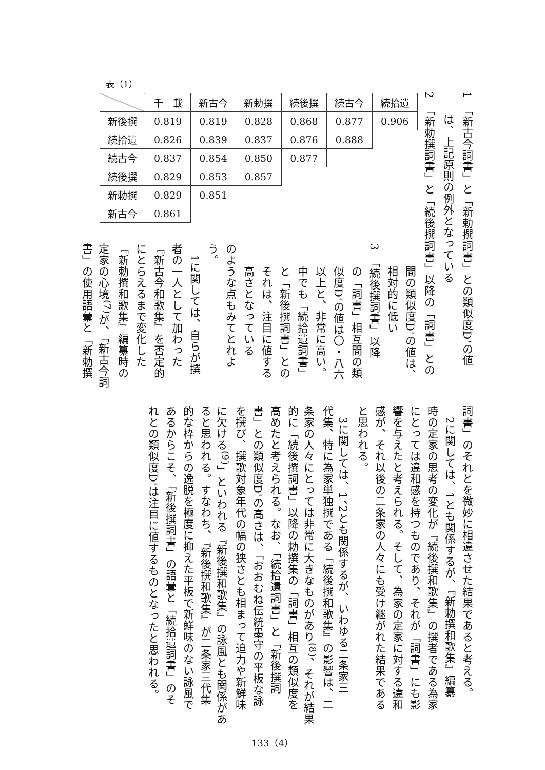1　「新古今詞書」と「新勅撰詞書」との類似度D'の値
　　は、上記原則の例外となっている
2　「新勅撰詞書」と「続後撰詞書」以降の「詞書」との
表（1）
| | 千 載 | 新古今 | 新勅撰 | 続後撰 | 続古今 | 続拾遺 |
| --- | --- | --- | --- | --- | --- | --- |
| 新後撰 | 0.819 | 0.819 | 0.828 | 0.868 | 0.877 | 0.906 |
| 続拾遺 | 0.826 | 0.839 | 0.837 | 0.876 | 0.888 | |
| 続古今 | 0.837 | 0.854 | 0.850 | 0.877 | | |
| 続後撰 | 0.829 | 0.853 | 0.857 | | | |
| 新勅撰 | 0.829 | 0.851 | | | | |
| 新古今 | 0.861 | | | | | |
　　間の類似度D'の値は、
　　相対的に低い
3　「続後撰詞書」以降
　　の「詞書」相互間の類
　　似度D'の値は〇・八六
　　以上と、非常に高い。
　　中でも「続拾遺詞書」
　　と「新後撰詞書」との
　　それは、注目に値する
　　高さとなっている
のような点もみてとれよ
う。
　1に関しては、自らが撰
者の一人として加わった
『新古今和歌集』を否定的
にとらえるまで変化した
『新勅撰和歌集』編纂時の
定家の心境<sup>(7)</sup>が、「新古今詞
書」の使用語彙と「新勅撰
詞書」のそれとを微妙に相違させた結果であると考える。
　2に関しては、1とも関係するが、『新勅撰和歌集』編纂
時の定家の思考の変化が『続後撰和歌集』の撰者である為家
にとっては違和感を持つものであり、それが「詞書」にも影
響を与えたと考えられる。そして、為家の定家に対する違和
感が、それ以後の二条家の人々にも受け継がれた結果である
と思われる。
　3に関しては、1、2とも関係するが、いわゆる二条家三
代集、特に為家単独撰である『続後撰和歌集』の影響は、二
条家の人々にとっては非常に大きなものがあり<sup>(8)</sup>、それが結果
的に「続後撰詞書」以降の勅撰集の「詞書」相互の類似度を
高めたと考えられる。なお、「続拾遺詞書」と「新後撰詞
書」との類似度D'の高さは、「おおむね伝統墨守の平板な詠
を撰び、撰歌対象年代の幅の狭さとも相まって迫力や新鮮味
に欠ける<sup>(9)</sup>」といわれる『新後撰和歌集』の詠風とも関係があ
ると思われる。すなわち、『新後撰和歌集』が二条家三代集
的な枠からの逸脱を極度に抑えた平板で新鮮味のない詠風で
あるからこそ、「新後撰詞書」の語彙と「続拾遺詞書」のそ
れとの類似度D'は注目に値するものとなったと思われる。
133（4）